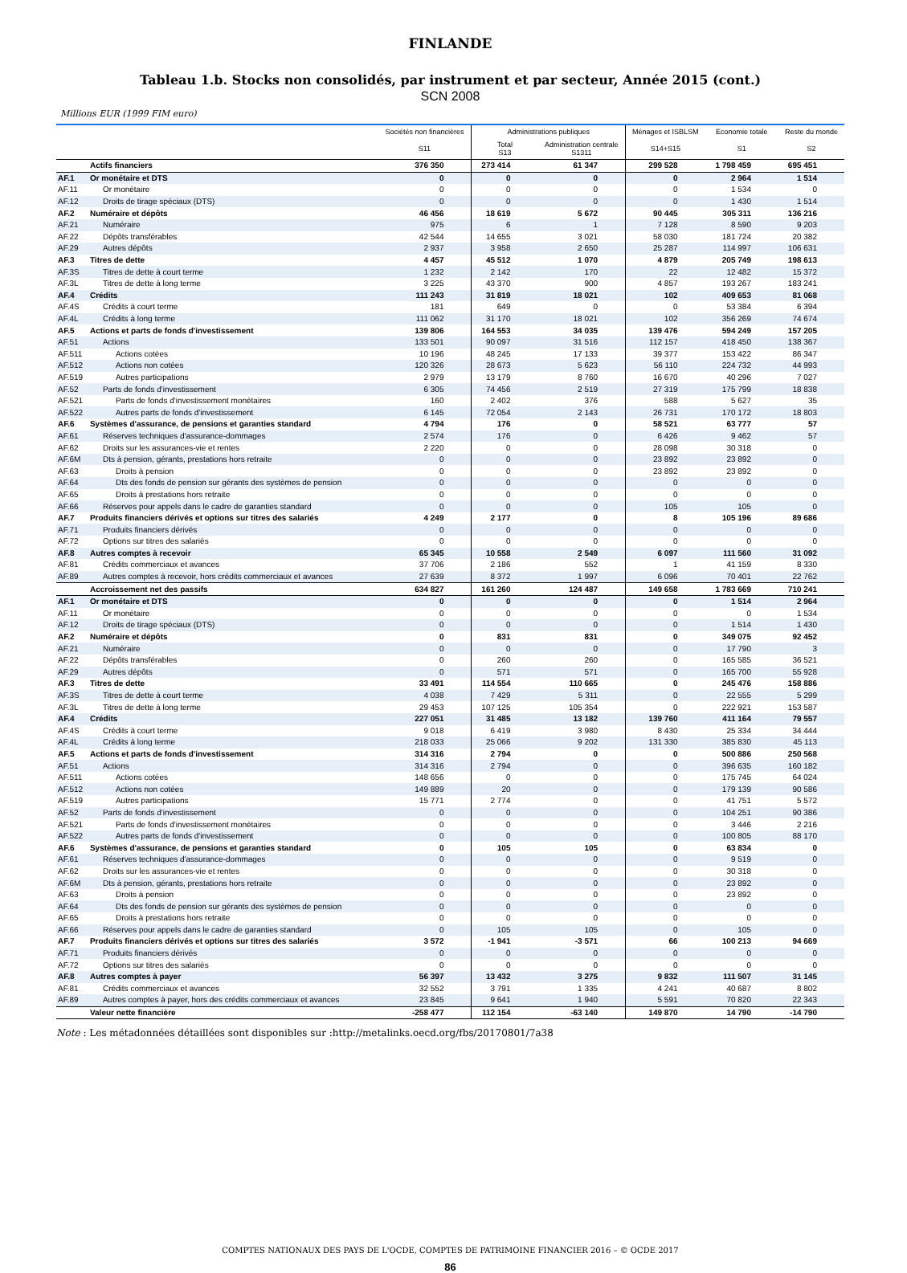FINLANDE
Tableau 1.b. Stocks non consolidés, par instrument et par secteur, Année 2015 (cont.)
SCN 2008
Millions EUR (1999 FIM euro)
| | | Sociétés non financières | Administrations publiques | | Ménages et ISBLSM | Economie totale | Reste du monde |
| --- | --- | --- | --- | --- | --- | --- | --- |
| | | S11 | Total S13 | Administration centrale S1311 | S14+S15 | S1 | S2 |
| | Actifs financiers | 376 350 | 273 414 | 61 347 | 299 528 | 1 798 459 | 695 451 |
| AF.1 | Or monétaire et DTS | 0 | 0 | 0 | 0 | 2 964 | 1 514 |
| AF.11 | Or monétaire | 0 | 0 | 0 | 0 | 1 534 | 0 |
| AF.12 | Droits de tirage spéciaux (DTS) | 0 | 0 | 0 | 0 | 1 430 | 1 514 |
| AF.2 | Numéraire et dépôts | 46 456 | 18 619 | 5 672 | 90 445 | 305 311 | 136 216 |
| AF.21 | Numéraire | 975 | 6 | 1 | 7 128 | 8 590 | 9 203 |
| AF.22 | Dépôts transférables | 42 544 | 14 655 | 3 021 | 58 030 | 181 724 | 20 382 |
| AF.29 | Autres dépôts | 2 937 | 3 958 | 2 650 | 25 287 | 114 997 | 106 631 |
| AF.3 | Titres de dette | 4 457 | 45 512 | 1 070 | 4 879 | 205 749 | 198 613 |
| AF.3S | Titres de dette à court terme | 1 232 | 2 142 | 170 | 22 | 12 482 | 15 372 |
| AF.3L | Titres de dette à long terme | 3 225 | 43 370 | 900 | 4 857 | 193 267 | 183 241 |
| AF.4 | Crédits | 111 243 | 31 819 | 18 021 | 102 | 409 653 | 81 068 |
| AF.4S | Crédits à court terme | 181 | 649 | 0 | 0 | 53 384 | 6 394 |
| AF.4L | Crédits à long terme | 111 062 | 31 170 | 18 021 | 102 | 356 269 | 74 674 |
| AF.5 | Actions et parts de fonds d'investissement | 139 806 | 164 553 | 34 035 | 139 476 | 594 249 | 157 205 |
| AF.51 | Actions | 133 501 | 90 097 | 31 516 | 112 157 | 418 450 | 138 367 |
| AF.511 | Actions cotées | 10 196 | 48 245 | 17 133 | 39 377 | 153 422 | 86 347 |
| AF.512 | Actions non cotées | 120 326 | 28 673 | 5 623 | 56 110 | 224 732 | 44 993 |
| AF.519 | Autres participations | 2 979 | 13 179 | 8 760 | 16 670 | 40 296 | 7 027 |
| AF.52 | Parts de fonds d'investissement | 6 305 | 74 456 | 2 519 | 27 319 | 175 799 | 18 838 |
| AF.521 | Parts de fonds d'investissement monétaires | 160 | 2 402 | 376 | 588 | 5 627 | 35 |
| AF.522 | Autres parts de fonds d'investissement | 6 145 | 72 054 | 2 143 | 26 731 | 170 172 | 18 803 |
| AF.6 | Systèmes d'assurance, de pensions et garanties standard | 4 794 | 176 | 0 | 58 521 | 63 777 | 57 |
| AF.61 | Réserves techniques d'assurance-dommages | 2 574 | 176 | 0 | 6 426 | 9 462 | 57 |
| AF.62 | Droits sur les assurances-vie et rentes | 2 220 | 0 | 0 | 28 098 | 30 318 | 0 |
| AF.6M | Dts à pension, gérants, prestations hors retraite | 0 | 0 | 0 | 23 892 | 23 892 | 0 |
| AF.63 | Droits à pension | 0 | 0 | 0 | 23 892 | 23 892 | 0 |
| AF.64 | Dts des fonds de pension sur gérants des systèmes de pension | 0 | 0 | 0 | 0 | 0 | 0 |
| AF.65 | Droits à prestations hors retraite | 0 | 0 | 0 | 0 | 0 | 0 |
| AF.66 | Réserves pour appels dans le cadre de garanties standard | 0 | 0 | 0 | 105 | 105 | 0 |
| AF.7 | Produits financiers dérivés et options sur titres des salariés | 4 249 | 2 177 | 0 | 8 | 105 196 | 89 686 |
| AF.71 | Produits financiers dérivés | 0 | 0 | 0 | 0 | 0 | 0 |
| AF.72 | Options sur titres des salariés | 0 | 0 | 0 | 0 | 0 | 0 |
| AF.8 | Autres comptes à recevoir | 65 345 | 10 558 | 2 549 | 6 097 | 111 560 | 31 092 |
| AF.81 | Crédits commerciaux et avances | 37 706 | 2 186 | 552 | 1 | 41 159 | 8 330 |
| AF.89 | Autres comptes à recevoir, hors crédits commerciaux et avances | 27 639 | 8 372 | 1 997 | 6 096 | 70 401 | 22 762 |
| | Accroissement net des passifs | 634 827 | 161 260 | 124 487 | 149 658 | 1 783 669 | 710 241 |
| AF.1 | Or monétaire et DTS | 0 | 0 | 0 | 0 | 1 514 | 2 964 |
| AF.11 | Or monétaire | 0 | 0 | 0 | 0 | 0 | 1 534 |
| AF.12 | Droits de tirage spéciaux (DTS) | 0 | 0 | 0 | 0 | 1 514 | 1 430 |
| AF.2 | Numéraire et dépôts | 0 | 831 | 831 | 0 | 349 075 | 92 452 |
| AF.21 | Numéraire | 0 | 0 | 0 | 0 | 17 790 | 3 |
| AF.22 | Dépôts transférables | 0 | 260 | 260 | 0 | 165 585 | 36 521 |
| AF.29 | Autres dépôts | 0 | 571 | 571 | 0 | 165 700 | 55 928 |
| AF.3 | Titres de dette | 33 491 | 114 554 | 110 665 | 0 | 245 476 | 158 886 |
| AF.3S | Titres de dette à court terme | 4 038 | 7 429 | 5 311 | 0 | 22 555 | 5 299 |
| AF.3L | Titres de dette à long terme | 29 453 | 107 125 | 105 354 | 0 | 222 921 | 153 587 |
| AF.4 | Crédits | 227 051 | 31 485 | 13 182 | 139 760 | 411 164 | 79 557 |
| AF.4S | Crédits à court terme | 9 018 | 6 419 | 3 980 | 8 430 | 25 334 | 34 444 |
| AF.4L | Crédits à long terme | 218 033 | 25 066 | 9 202 | 131 330 | 385 830 | 45 113 |
| AF.5 | Actions et parts de fonds d'investissement | 314 316 | 2 794 | 0 | 0 | 500 886 | 250 568 |
| AF.51 | Actions | 314 316 | 2 794 | 0 | 0 | 396 635 | 160 182 |
| AF.511 | Actions cotées | 148 656 | 0 | 0 | 0 | 175 745 | 64 024 |
| AF.512 | Actions non cotées | 149 889 | 20 | 0 | 0 | 179 139 | 90 586 |
| AF.519 | Autres participations | 15 771 | 2 774 | 0 | 0 | 41 751 | 5 572 |
| AF.52 | Parts de fonds d'investissement | 0 | 0 | 0 | 0 | 104 251 | 90 386 |
| AF.521 | Parts de fonds d'investissement monétaires | 0 | 0 | 0 | 0 | 3 446 | 2 216 |
| AF.522 | Autres parts de fonds d'investissement | 0 | 0 | 0 | 0 | 100 805 | 88 170 |
| AF.6 | Systèmes d'assurance, de pensions et garanties standard | 0 | 105 | 105 | 0 | 63 834 | 0 |
| AF.61 | Réserves techniques d'assurance-dommages | 0 | 0 | 0 | 0 | 9 519 | 0 |
| AF.62 | Droits sur les assurances-vie et rentes | 0 | 0 | 0 | 0 | 30 318 | 0 |
| AF.6M | Dts à pension, gérants, prestations hors retraite | 0 | 0 | 0 | 0 | 23 892 | 0 |
| AF.63 | Droits à pension | 0 | 0 | 0 | 0 | 23 892 | 0 |
| AF.64 | Dts des fonds de pension sur gérants des systèmes de pension | 0 | 0 | 0 | 0 | 0 | 0 |
| AF.65 | Droits à prestations hors retraite | 0 | 0 | 0 | 0 | 0 | 0 |
| AF.66 | Réserves pour appels dans le cadre de garanties standard | 0 | 105 | 105 | 0 | 105 | 0 |
| AF.7 | Produits financiers dérivés et options sur titres des salariés | 3 572 | -1 941 | -3 571 | 66 | 100 213 | 94 669 |
| AF.71 | Produits financiers dérivés | 0 | 0 | 0 | 0 | 0 | 0 |
| AF.72 | Options sur titres des salariés | 0 | 0 | 0 | 0 | 0 | 0 |
| AF.8 | Autres comptes à payer | 56 397 | 13 432 | 3 275 | 9 832 | 111 507 | 31 145 |
| AF.81 | Crédits commerciaux et avances | 32 552 | 3 791 | 1 335 | 4 241 | 40 687 | 8 802 |
| AF.89 | Autres comptes à payer, hors des crédits commerciaux et avances | 23 845 | 9 641 | 1 940 | 5 591 | 70 820 | 22 343 |
| | Valeur nette financière | -258 477 | 112 154 | -63 140 | 149 870 | 14 790 | -14 790 |
Note : Les métadonnées détaillées sont disponibles sur :http://metalinks.oecd.org/fbs/20170801/7a38
COMPTES NATIONAUX DES PAYS DE L'OCDE, COMPTES DE PATRIMOINE FINANCIER 2016 – © OCDE 2017
86